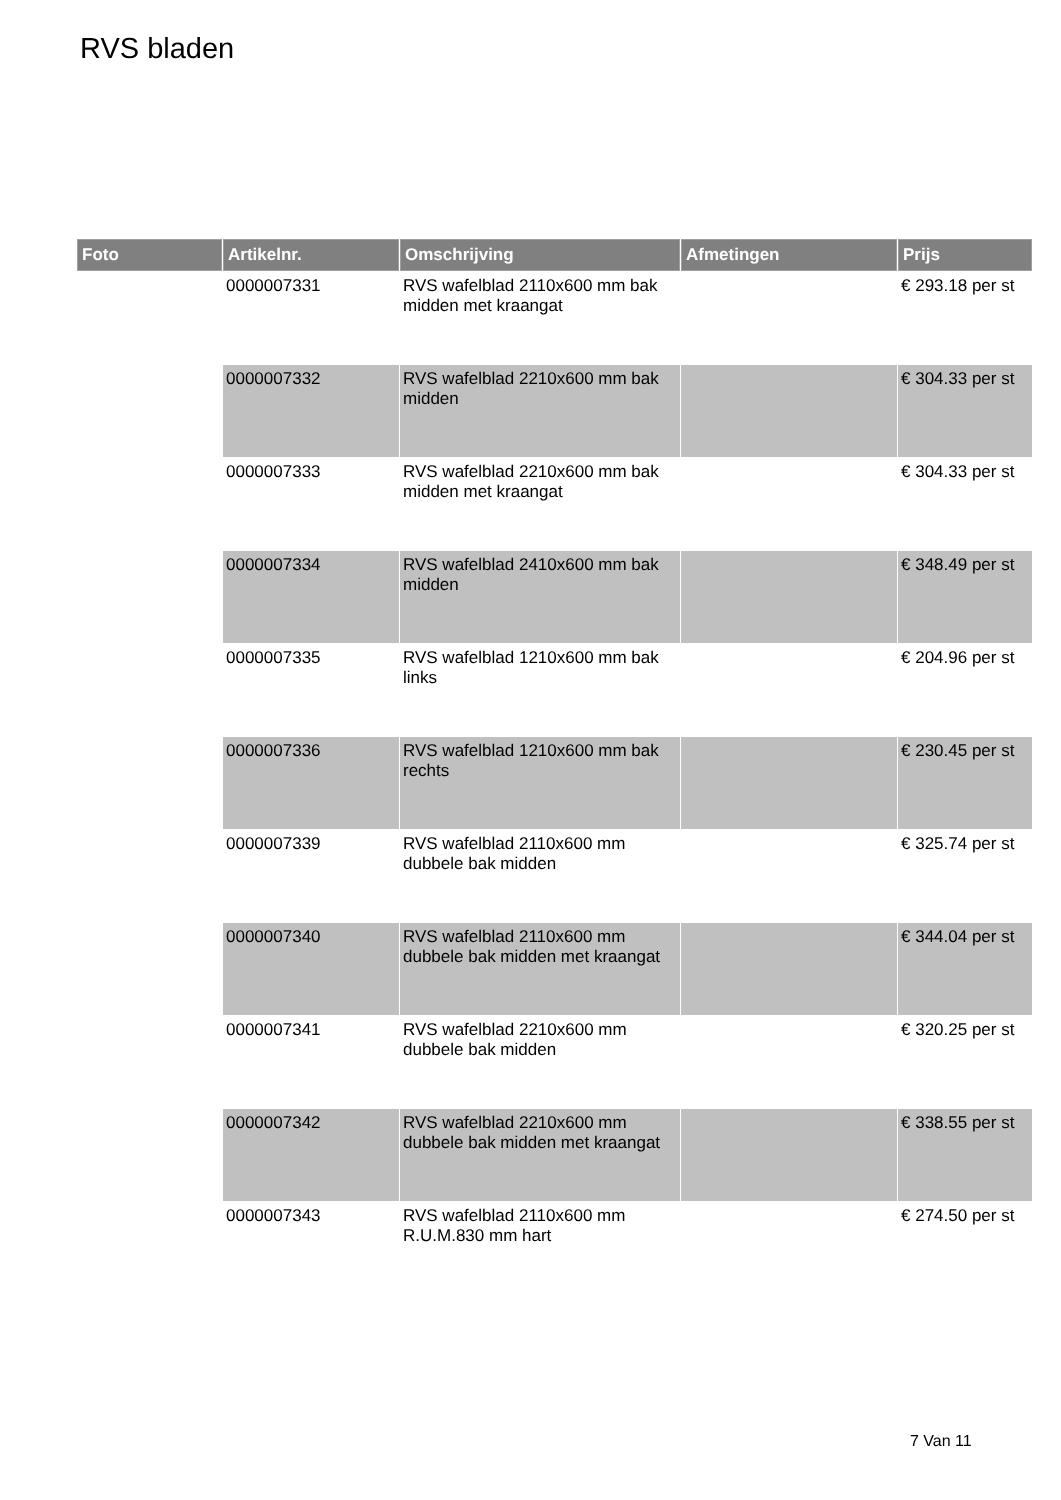RVS bladen
| Foto | Artikelnr. | Omschrijving | Afmetingen | Prijs |
| --- | --- | --- | --- | --- |
| | 0000007331 | RVS wafelblad 2110x600 mm bak midden met kraangat | | € 293.18 per st |
| | 0000007332 | RVS wafelblad 2210x600 mm bak midden | | € 304.33 per st |
| | 0000007333 | RVS wafelblad 2210x600 mm bak midden met kraangat | | € 304.33 per st |
| | 0000007334 | RVS wafelblad 2410x600 mm bak midden | | € 348.49 per st |
| | 0000007335 | RVS wafelblad 1210x600 mm bak links | | € 204.96 per st |
| | 0000007336 | RVS wafelblad 1210x600 mm bak rechts | | € 230.45 per st |
| | 0000007339 | RVS wafelblad 2110x600 mm dubbele bak midden | | € 325.74 per st |
| | 0000007340 | RVS wafelblad 2110x600 mm dubbele bak midden met kraangat | | € 344.04 per st |
| | 0000007341 | RVS wafelblad 2210x600 mm dubbele bak midden | | € 320.25 per st |
| | 0000007342 | RVS wafelblad 2210x600 mm dubbele bak midden met kraangat | | € 338.55 per st |
| | 0000007343 | RVS wafelblad 2110x600 mm R.U.M.830 mm hart | | € 274.50 per st |
7 Van 11